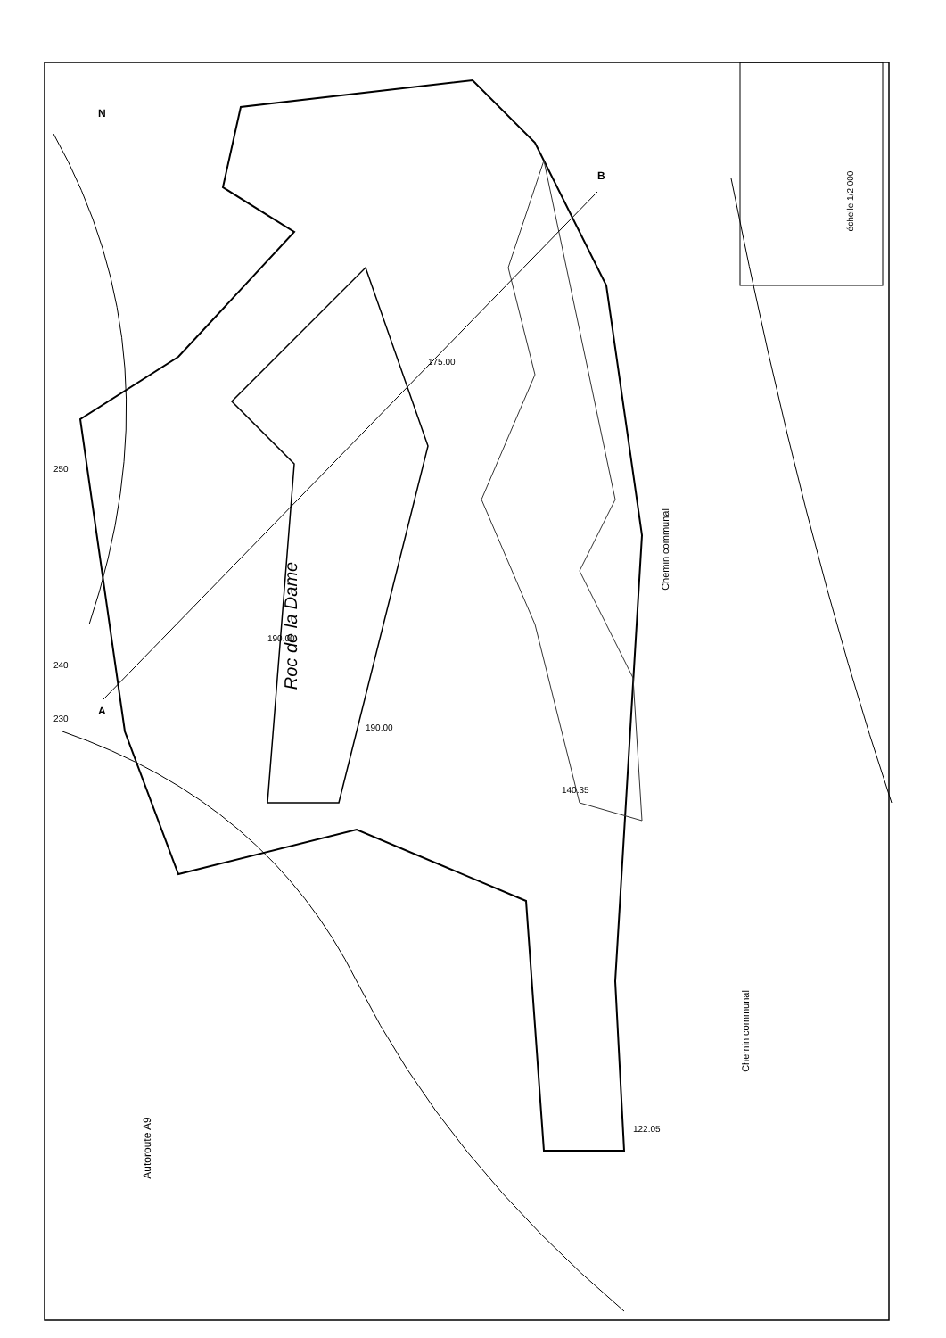Roc de la Dame
Chemin communal
Chemin communal
Autoroute A9
échelle 1/2 000
N
A
B
175.00
190.00
190.00
140.35
122.05
240
230
250